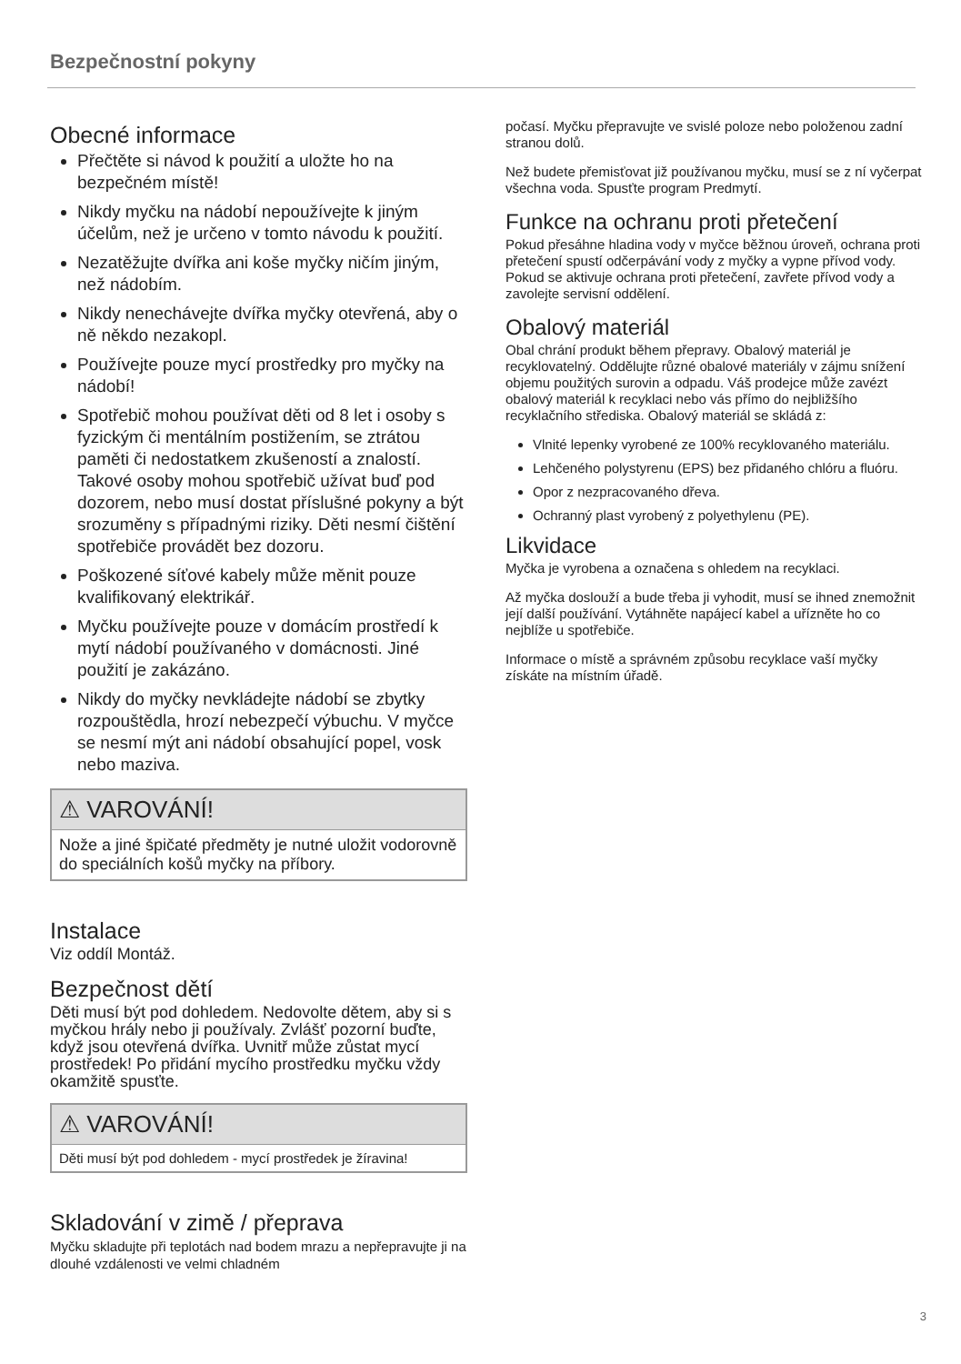Bezpečnostní pokyny
Obecné informace
Přečtěte si návod k použití a uložte ho na bezpečném místě!
Nikdy myčku na nádobí nepoužívejte k jiným účelům, než je určeno v tomto návodu k použití.
Nezatěžujte dvířka ani koše myčky ničím jiným, než nádobím.
Nikdy nenechávejte dvířka myčky otevřená, aby o ně někdo nezakopl.
Používejte pouze mycí prostředky pro myčky na nádobí!
Spotřebič mohou používat děti od 8 let i osoby s fyzickým či mentálním postižením, se ztrátou paměti či nedostatkem zkušeností a znalostí. Takové osoby mohou spotřebič užívat buď pod dozorem, nebo musí dostat příslušné pokyny a být srozuměny s případnými riziky. Děti nesmí čištění spotřebiče provádět bez dozoru.
Poškozené síťové kabely může měnit pouze kvalifikovaný elektrikář.
Myčku používejte pouze v domácím prostředí k mytí nádobí používaného v domácnosti. Jiné použití je zakázáno.
Nikdy do myčky nevkládejte nádobí se zbytky rozpouštědla, hrozí nebezpečí výbuchu. V myčce se nesmí mýt ani nádobí obsahující popel, vosk nebo maziva.
⚠ VAROVÁNÍ!
Nože a jiné špičaté předměty je nutné uložit vodorovně do speciálních košů myčky na příbory.
Instalace
Viz oddíl Montáž.
Bezpečnost dětí
Děti musí být pod dohledem. Nedovolte dětem, aby si s myčkou hrály nebo ji používaly. Zvlášť pozorní buďte, když jsou otevřená dvířka. Uvnitř může zůstat mycí prostředek! Po přidání mycího prostředku myčku vždy okamžitě spusťte.
⚠ VAROVÁNÍ!
Děti musí být pod dohledem - mycí prostředek je žíravina!
Skladování v zimě / přeprava
Myčku skladujte při teplotách nad bodem mrazu a nepřepravujte ji na dlouhé vzdálenosti ve velmi chladném
počasí. Myčku přepravujte ve svislé poloze nebo položenou zadní stranou dolů.
Než budete přemisťovat již používanou myčku, musí se z ní vyčerpat všechna voda. Spusťte program Predmytí.
Funkce na ochranu proti přetečení
Pokud přesáhne hladina vody v myčce běžnou úroveň, ochrana proti přetečení spustí odčerpávání vody z myčky a vypne přívod vody. Pokud se aktivuje ochrana proti přetečení, zavřete přívod vody a zavolejte servisní oddělení.
Obalový materiál
Obal chrání produkt během přepravy. Obalový materiál je recyklovatelný. Oddělujte různé obalové materiály v zájmu snížení objemu použitých surovin a odpadu. Váš prodejce může zavézt obalový materiál k recyklaci nebo vás přímo do nejbližšího recyklačního střediska. Obalový materiál se skládá z:
Vlnité lepenky vyrobené ze 100% recyklovaného materiálu.
Lehčeného polystyrenu (EPS) bez přidaného chlóru a fluóru.
Opor z nezpracovaného dřeva.
Ochranný plast vyrobený z polyethylenu (PE).
Likvidace
Myčka je vyrobena a označena s ohledem na recyklaci.
Až myčka doslouží a bude třeba ji vyhodit, musí se ihned znemožnit její další používání. Vytáhněte napájecí kabel a uřízněte ho co nejblíže u spotřebiče.
Informace o místě a správném způsobu recyklace vaší myčky získáte na místním úřadě.
3